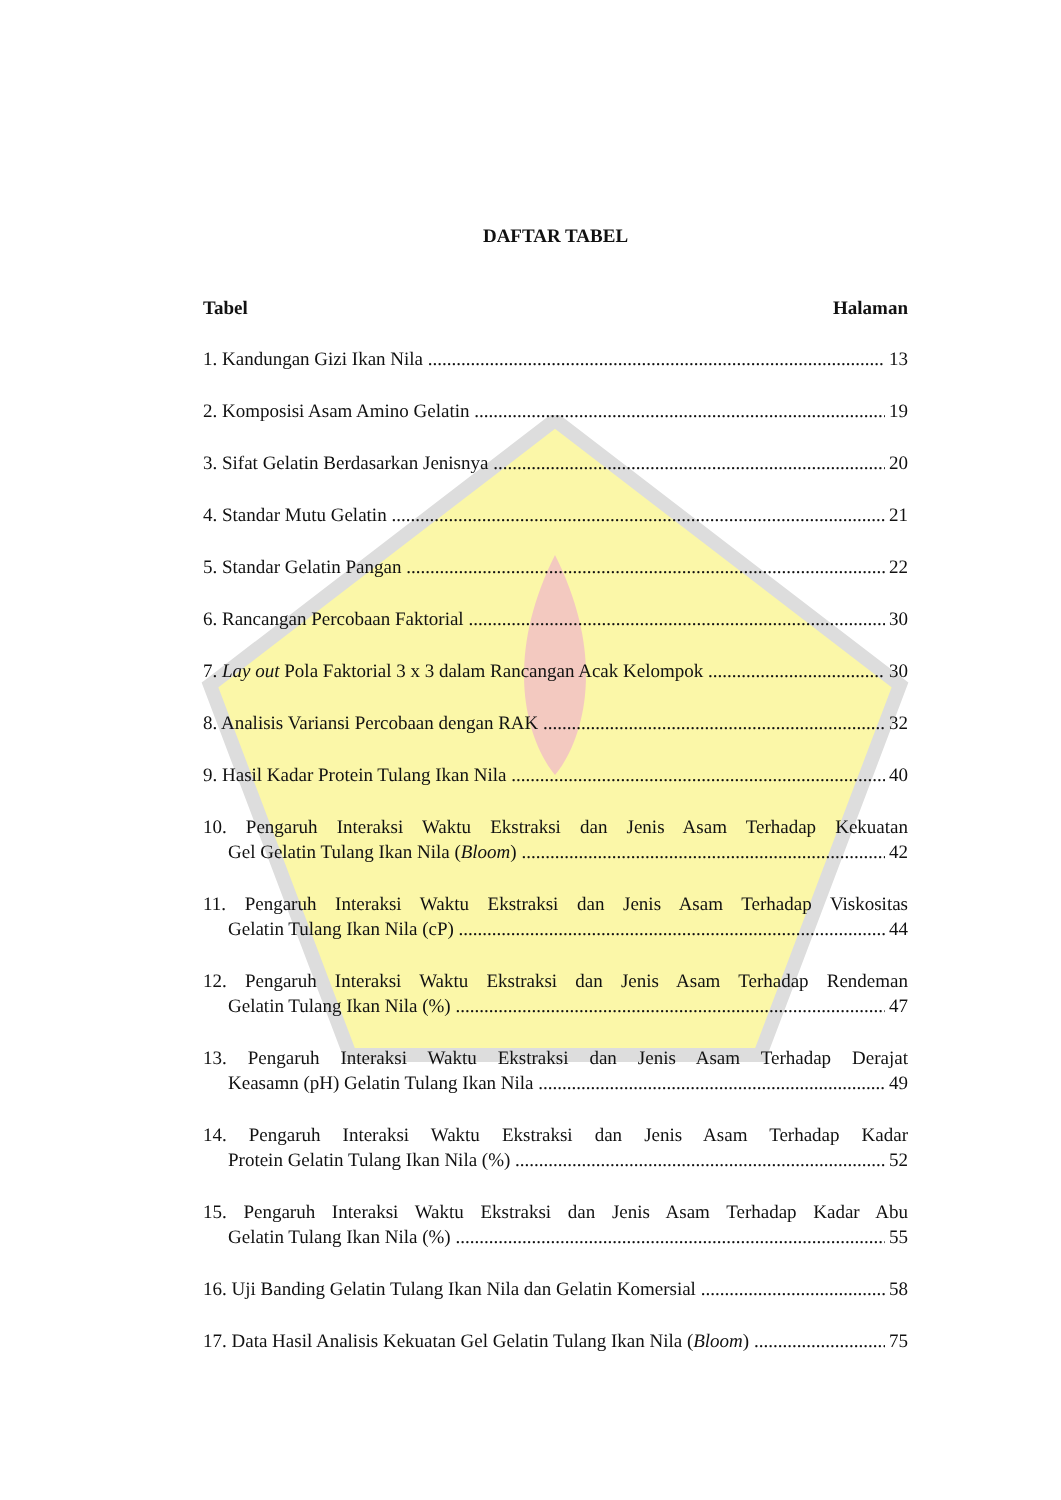DAFTAR TABEL
Tabel Halaman
1. Kandungan Gizi Ikan Nila 13
2. Komposisi Asam Amino Gelatin 19
3. Sifat Gelatin Berdasarkan Jenisnya 20
4. Standar Mutu Gelatin 21
5. Standar Gelatin Pangan 22
6. Rancangan Percobaan Faktorial 30
7. Lay out Pola Faktorial 3 x 3 dalam Rancangan Acak Kelompok 30
8. Analisis Variansi Percobaan dengan RAK 32
9. Hasil Kadar Protein Tulang Ikan Nila 40
10. Pengaruh Interaksi Waktu Ekstraksi dan Jenis Asam Terhadap Kekuatan
Gel Gelatin Tulang Ikan Nila (Bloom) 42
11. Pengaruh Interaksi Waktu Ekstraksi dan Jenis Asam Terhadap Viskositas
Gelatin Tulang Ikan Nila (cP) 44
12. Pengaruh Interaksi Waktu Ekstraksi dan Jenis Asam Terhadap Rendeman
Gelatin Tulang Ikan Nila (%) 47
13. Pengaruh Interaksi Waktu Ekstraksi dan Jenis Asam Terhadap Derajat
Keasamn (pH) Gelatin Tulang Ikan Nila 49
14. Pengaruh Interaksi Waktu Ekstraksi dan Jenis Asam Terhadap Kadar
Protein Gelatin Tulang Ikan Nila (%) 52
15. Pengaruh Interaksi Waktu Ekstraksi dan Jenis Asam Terhadap Kadar Abu
Gelatin Tulang Ikan Nila (%) 55
16. Uji Banding Gelatin Tulang Ikan Nila dan Gelatin Komersial 58
17. Data Hasil Analisis Kekuatan Gel Gelatin Tulang Ikan Nila (Bloom) 75